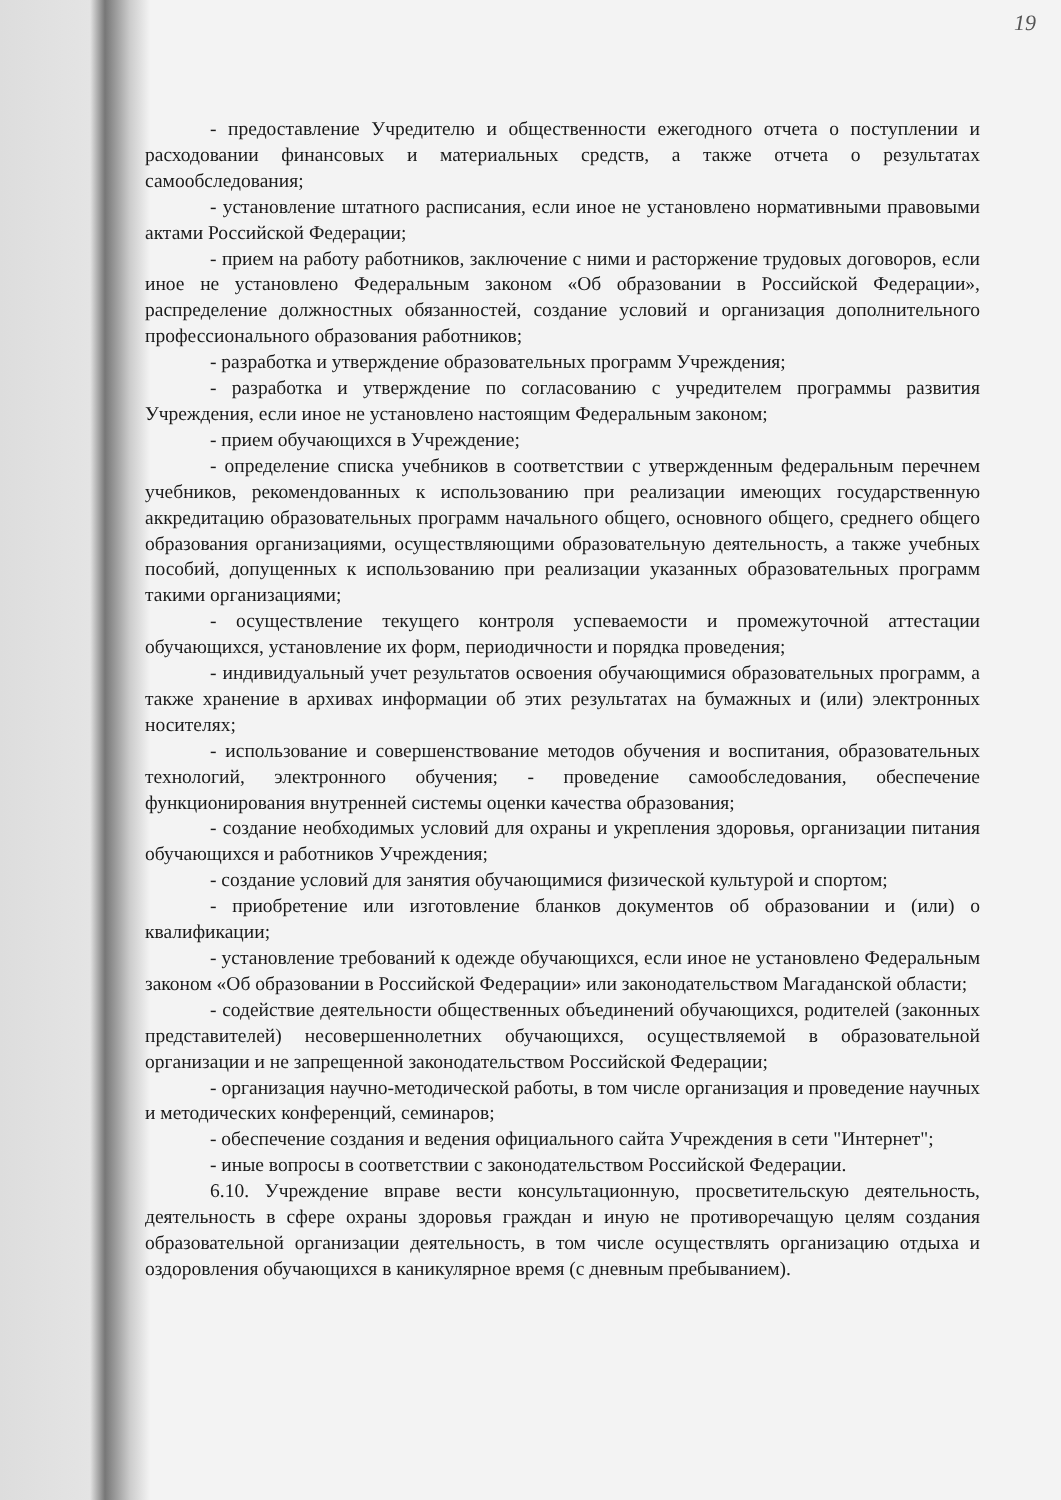19
- предоставление Учредителю и общественности ежегодного отчета о поступлении и расходовании финансовых и материальных средств, а также отчета о результатах самообследования;
- установление штатного расписания, если иное не установлено нормативными правовыми актами Российской Федерации;
- прием на работу работников, заключение с ними и расторжение трудовых договоров, если иное не установлено Федеральным законом «Об образовании в Российской Федерации», распределение должностных обязанностей, создание условий и организация дополнительного профессионального образования работников;
- разработка и утверждение образовательных программ Учреждения;
- разработка и утверждение по согласованию с учредителем программы развития Учреждения, если иное не установлено настоящим Федеральным законом;
- прием обучающихся в Учреждение;
- определение списка учебников в соответствии с утвержденным федеральным перечнем учебников, рекомендованных к использованию при реализации имеющих государственную аккредитацию образовательных программ начального общего, основного общего, среднего общего образования организациями, осуществляющими образовательную деятельность, а также учебных пособий, допущенных к использованию при реализации указанных образовательных программ такими организациями;
- осуществление текущего контроля успеваемости и промежуточной аттестации обучающихся, установление их форм, периодичности и порядка проведения;
- индивидуальный учет результатов освоения обучающимися образовательных программ, а также хранение в архивах информации об этих результатах на бумажных и (или) электронных носителях;
- использование и совершенствование методов обучения и воспитания, образовательных технологий, электронного обучения; - проведение самообследования, обеспечение функционирования внутренней системы оценки качества образования;
- создание необходимых условий для охраны и укрепления здоровья, организации питания обучающихся и работников Учреждения;
- создание условий для занятия обучающимися физической культурой и спортом;
- приобретение или изготовление бланков документов об образовании и (или) о квалификации;
- установление требований к одежде обучающихся, если иное не установлено Федеральным законом «Об образовании в Российской Федерации» или законодательством Магаданской области;
- содействие деятельности общественных объединений обучающихся, родителей (законных представителей) несовершеннолетних обучающихся, осуществляемой в образовательной организации и не запрещенной законодательством Российской Федерации;
- организация научно-методической работы, в том числе организация и проведение научных и методических конференций, семинаров;
- обеспечение создания и ведения официального сайта Учреждения в сети "Интернет";
- иные вопросы в соответствии с законодательством Российской Федерации.
6.10. Учреждение вправе вести консультационную, просветительскую деятельность, деятельность в сфере охраны здоровья граждан и иную не противоречащую целям создания образовательной организации деятельность, в том числе осуществлять организацию отдыха и оздоровления обучающихся в каникулярное время (с дневным пребыванием).